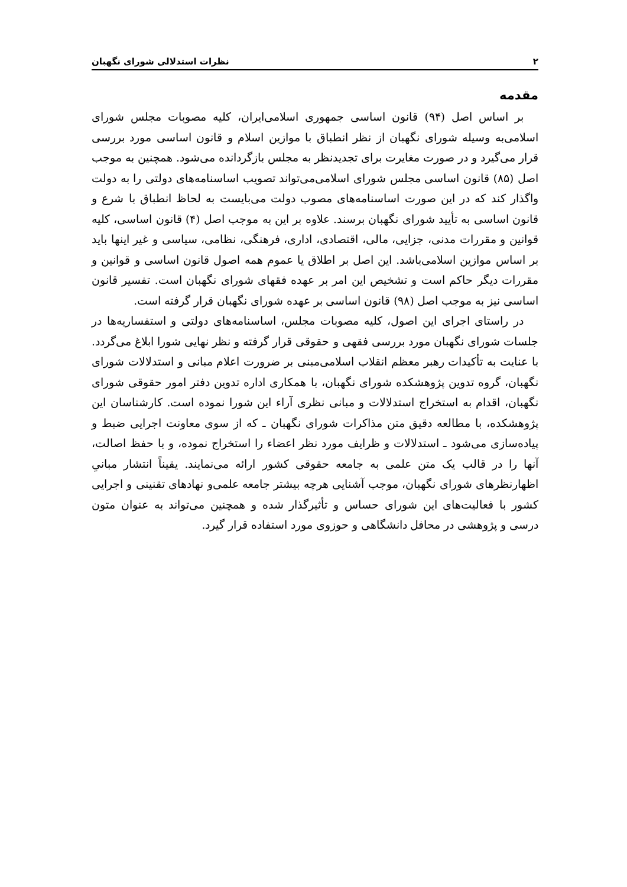۲ نظرات استدلالی شورای نگهبان
مقدمه
بر اساس اصل (۹۴) قانون اساسی جمهوری اسلامی‌ایران، کلیه مصوبات مجلس شورای اسلامی‌به وسیله شورای نگهبان از نظر انطباق با موازین اسلام و قانون اساسی مورد بررسی قرار می‌گیرد و در صورت مغایرت برای تجدیدنظر به مجلس بازگردانده می‌شود. همچنین به موجب اصل (۸۵) قانون اساسی مجلس شورای اسلامی‌می‌تواند تصویب اساسنامه‌های دولتی را به دولت واگذار کند که در این صورت اساسنامه‌های مصوب دولت می‌بایست به لحاظ انطباق با شرع و قانون اساسی به تأیید شورای نگهبان برسند. علاوه بر این به موجب اصل (۴) قانون اساسی، کلیه قوانین و مقررات مدنی، جزایی، مالی، اقتصادی، اداری، فرهنگی، نظامی، سیاسی و غیر اینها باید بر اساس موازین اسلامی‌باشد. این اصل بر اطلاق یا عموم همه اصول قانون اساسی و قوانین و مقررات دیگر حاکم است و تشخیص این امر بر عهده فقهای شورای نگهبان است. تفسیر قانون اساسی نیز به موجب اصل (۹۸) قانون اساسی بر عهده شورای نگهبان قرار گرفته است.
در راستای اجرای این اصول، کلیه مصوبات مجلس، اساسنامه‌های دولتی و استفساریه‌ها در جلسات شورای نگهبان مورد بررسی فقهی و حقوقی قرار گرفته و نظر نهایی شورا ابلاغ می‌گردد. با عنایت به تأکیدات رهبر معظم انقلاب اسلامی‌مبنی بر ضرورت اعلام مبانی و استدلالات شورای نگهبان، گروه تدوین پژوهشکده شورای نگهبان، با همکاری اداره تدوین دفتر امور حقوقی شورای نگهبان، اقدام به استخراج استدلالات و مبانی نظری آراء این شورا نموده است. کارشناسان این پژوهشکده، با مطالعه دقیق متن مذاکرات شورای نگهبان ـ که از سوی معاونت اجرایی ضبط و پیاده‌سازی می‌شود ـ استدلالات و ظرایف مورد نظر اعضاء را استخراج نموده، و با حفظ اصالت، آنها را در قالب یک متن علمی به جامعه حقوقی کشور ارائه می‌نمایند. یقیناً انتشار مبانیِ اظهارنظرهای شورای نگهبان، موجب آشنایی هرچه بیشتر جامعه علمی‌و نهادهای تقنینی و اجرایی کشور با فعالیت‌های این شورای حساس و تأثیرگذار شده و همچنین می‌تواند به عنوان متون درسی و پژوهشی در محافل دانشگاهی و حوزوی مورد استفاده قرار گیرد.